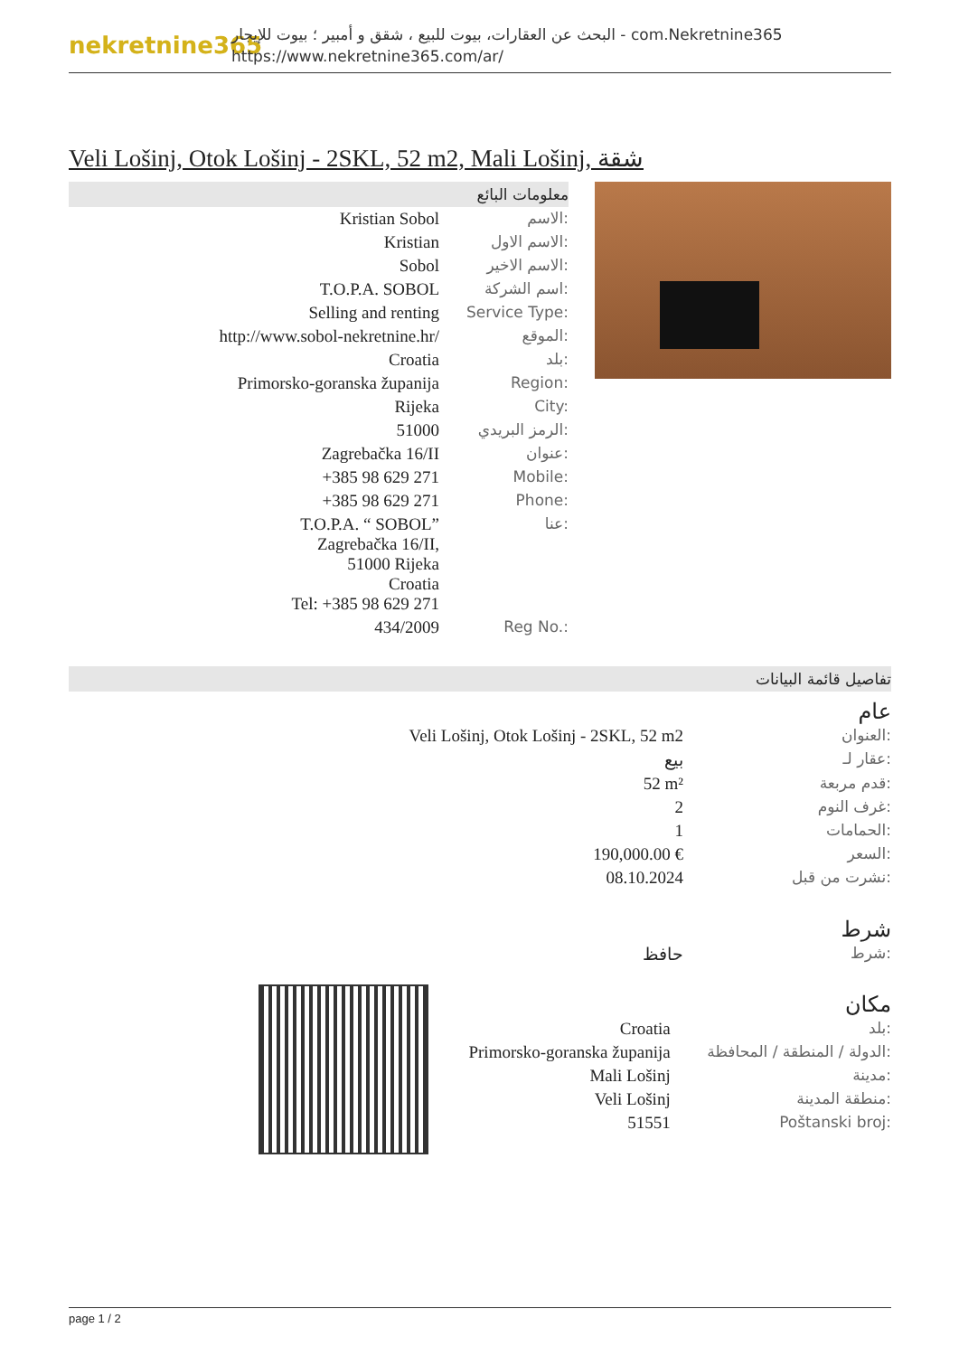nekretnine365
البحث عن العقارات، بيوت للبيع ، شقق و أمبير ؛ بيوت للإيجار - com.Nekretnine365
https://www.nekretnine365.com/ar/
Veli Lošinj, Otok Lošinj - 2SKL, 52 m2, Mali Lošinj, شقة
معلومات البائع
| Kristian Sobol | الاسم: |
| Kristian | الاسم الاول: |
| Sobol | الاسم الاخير: |
| T.O.P.A. SOBOL | اسم الشركة: |
| Selling and renting | Service Type: |
| http://www.sobol-nekretnine.hr/ | الموقع: |
| Croatia | بلد: |
| Primorsko-goranska županija | Region: |
| Rijeka | City: |
| 51000 | الرمز البريدي: |
| Zagrebačka 16/II | عنوان: |
| +385 98 629 271 | Mobile: |
| +385 98 629 271 | Phone: |
| T.O.P.A. “ SOBOL” Zagrebačka 16/II, 51000 Rijeka Croatia Tel: +385 98 629 271 | عنا: |
| 434/2009 | Reg No.: |
تفاصيل قائمة البيانات
عام
| Veli Lošinj, Otok Lošinj - 2SKL, 52 m2 | العنوان: |
| بيع | عقار لـ: |
| 52 m² | قدم مربعة: |
| 2 | غرف النوم: |
| 1 | الحمامات: |
| 190,000.00 € | السعر: |
| 08.10.2024 | نشرت من قبل: |
شرط
| حافظ | شرط: |
مكان
| Croatia | بلد: |
| Primorsko-goranska županija | الدولة / المنطقة / المحافظة: |
| Mali Lošinj | مدينة: |
| Veli Lošinj | منطقة المدينة: |
| 51551 | Poštanski broj: |
page 1 / 2